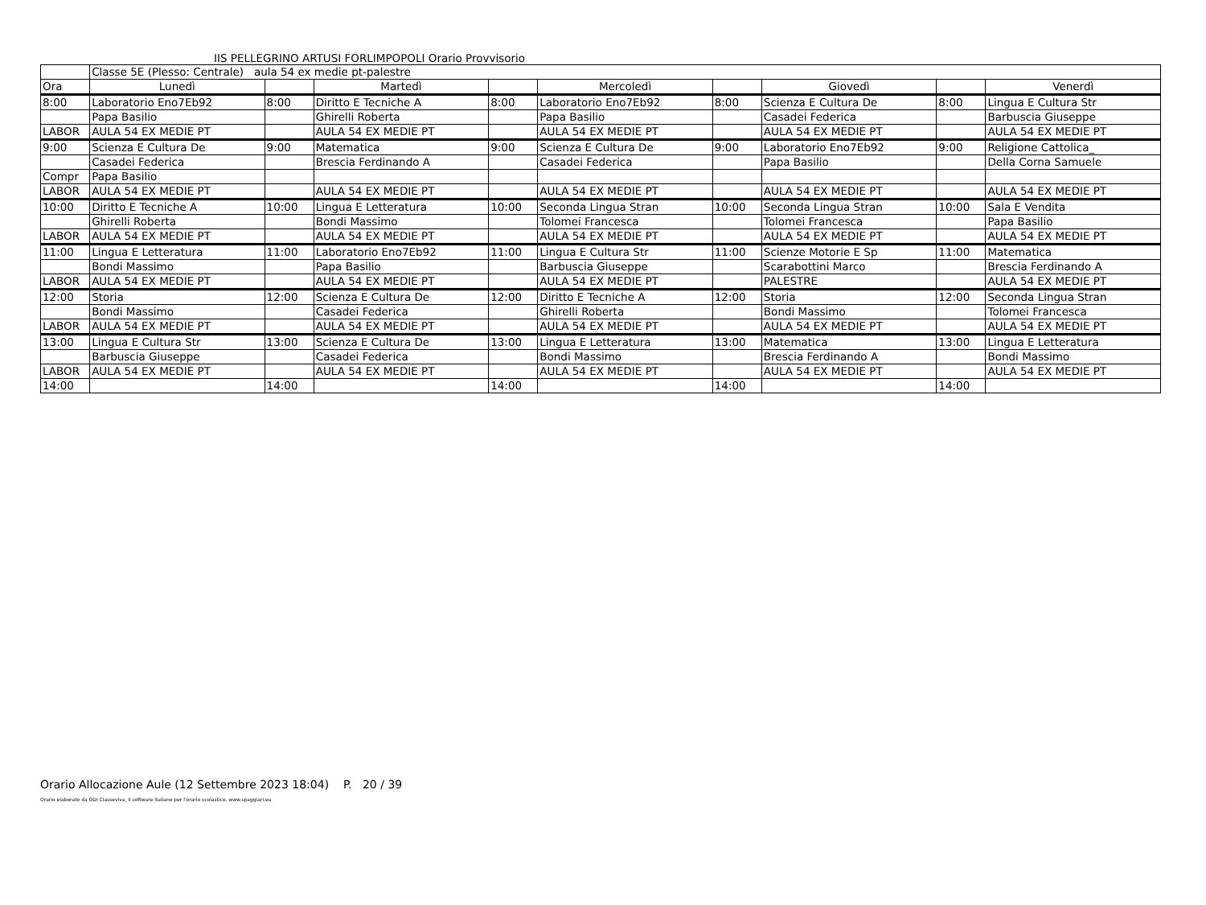IIS PELLEGRINO ARTUSI FORLIMPOPOLI Orario Provvisorio
| | Classe 5E (Plesso: Centrale) aula 54 ex medie pt-palestre | | | | | | | | |
| Ora | Lunedì | | Martedì | | Mercoledì | | Giovedì | | Venerdì |
| 8:00 | Laboratorio Eno7Eb92 | 8:00 | Diritto E Tecniche A | 8:00 | Laboratorio Eno7Eb92 | 8:00 | Scienza E Cultura De | 8:00 | Lingua E Cultura Str |
| | Papa Basilio | | Ghirelli Roberta | | Papa Basilio | | Casadei Federica | | Barbuscia Giuseppe |
| LABOR | AULA 54 EX MEDIE PT | | AULA 54 EX MEDIE PT | | AULA 54 EX MEDIE PT | | AULA 54 EX MEDIE PT | | AULA 54 EX MEDIE PT |
| 9:00 | Scienza E Cultura De | 9:00 | Matematica | 9:00 | Scienza E Cultura De | 9:00 | Laboratorio Eno7Eb92 | 9:00 | Religione Cattolica_ |
| | Casadei Federica | | Brescia Ferdinando A | | Casadei Federica | | Papa Basilio | | Della Corna Samuele |
| Compr | Papa Basilio | | | | | | | | |
| LABOR | AULA 54 EX MEDIE PT | | AULA 54 EX MEDIE PT | | AULA 54 EX MEDIE PT | | AULA 54 EX MEDIE PT | | AULA 54 EX MEDIE PT |
| 10:00 | Diritto E Tecniche A | 10:00 | Lingua E Letteratura | 10:00 | Seconda Lingua Stran | 10:00 | Seconda Lingua Stran | 10:00 | Sala E Vendita |
| | Ghirelli Roberta | | Bondi Massimo | | Tolomei Francesca | | Tolomei Francesca | | Papa Basilio |
| LABOR | AULA 54 EX MEDIE PT | | AULA 54 EX MEDIE PT | | AULA 54 EX MEDIE PT | | AULA 54 EX MEDIE PT | | AULA 54 EX MEDIE PT |
| 11:00 | Lingua E Letteratura | 11:00 | Laboratorio Eno7Eb92 | 11:00 | Lingua E Cultura Str | 11:00 | Scienze Motorie E Sp | 11:00 | Matematica |
| | Bondi Massimo | | Papa Basilio | | Barbuscia Giuseppe | | Scarabottini Marco | | Brescia Ferdinando A |
| LABOR | AULA 54 EX MEDIE PT | | AULA 54 EX MEDIE PT | | AULA 54 EX MEDIE PT | | PALESTRE | | AULA 54 EX MEDIE PT |
| 12:00 | Storia | 12:00 | Scienza E Cultura De | 12:00 | Diritto E Tecniche A | 12:00 | Storia | 12:00 | Seconda Lingua Stran |
| | Bondi Massimo | | Casadei Federica | | Ghirelli Roberta | | Bondi Massimo | | Tolomei Francesca |
| LABOR | AULA 54 EX MEDIE PT | | AULA 54 EX MEDIE PT | | AULA 54 EX MEDIE PT | | AULA 54 EX MEDIE PT | | AULA 54 EX MEDIE PT |
| 13:00 | Lingua E Cultura Str | 13:00 | Scienza E Cultura De | 13:00 | Lingua E Letteratura | 13:00 | Matematica | 13:00 | Lingua E Letteratura |
| | Barbuscia Giuseppe | | Casadei Federica | | Bondi Massimo | | Brescia Ferdinando A | | Bondi Massimo |
| LABOR | AULA 54 EX MEDIE PT | | AULA 54 EX MEDIE PT | | AULA 54 EX MEDIE PT | | AULA 54 EX MEDIE PT | | AULA 54 EX MEDIE PT |
| 14:00 | | 14:00 | | 14:00 | | 14:00 | | 14:00 | |
Orario Allocazione Aule (12 Settembre 2023 18:04) P. 20 / 39
Orario elaborato da ODI Classeviva, il software italiano per l'orario scolastico. www.spaggiari.eu